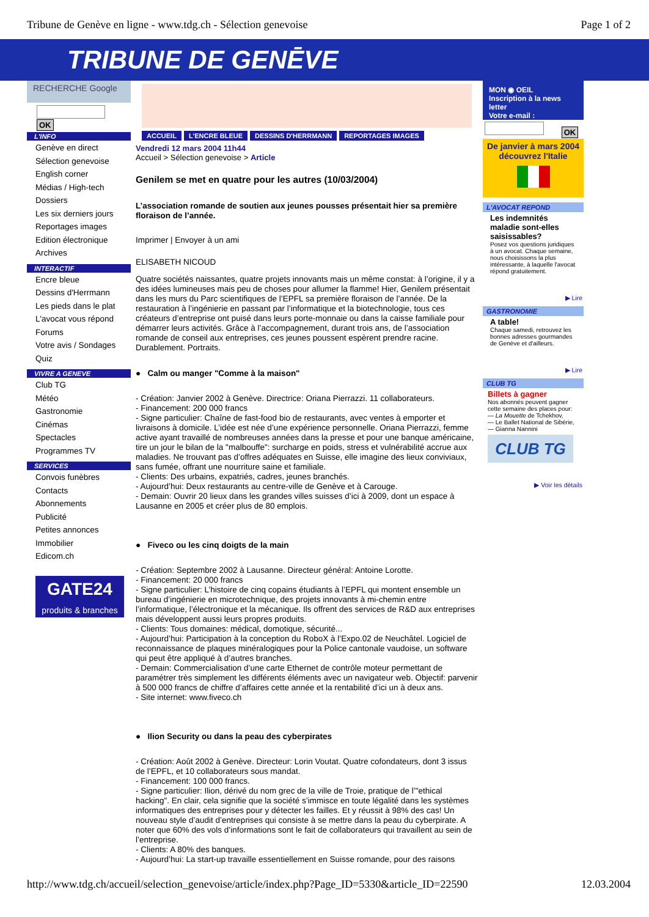Tribune de Genève en ligne - www.tdg.ch - Sélection genevoise Page 1 of 2
TRIBUNE DE GENĒVE
RECHERCHE Google
OK
L'INFO
Genève en direct
Sélection genevoise
English corner
Médias / High-tech
Dossiers
Les six derniers jours
Reportages images
Edition électronique
Archives
INTERACTIF
Encre bleue
Dessins d'Herrmann
Les pieds dans le plat
L'avocat vous répond
Forums
Votre avis / Sondages
Quiz
VIVRE A GENEVE
Club TG
Météo
Gastronomie
Cinémas
Spectacles
Programmes TV
SERVICES
Convois funèbres
Contacts
Abonnements
Publicité
Petites annonces
Immobilier
Edicom.ch
GATE24
produits & branches
ACCUEIL L'ENCRE BLEUE DESSINS D'HERRMANN REPORTAGES IMAGES
Vendredi 12 mars 2004 11h44
Accueil > Sélection genevoise > Article
Genilem se met en quatre pour les autres (10/03/2004)
L’association romande de soutien aux jeunes pousses présentait hier sa première floraison de l’année.
Imprimer | Envoyer à un ami
ELISABETH NICOUD
Quatre sociétés naissantes, quatre projets innovants mais un même constat: à l’origine, il y a des idées lumineuses mais peu de choses pour allumer la flamme! Hier, Genilem présentait dans les murs du Parc scientifiques de l’EPFL sa première floraison de l’année. De la restauration à l’ingénierie en passant par l’informatique et la biotechnologie, tous ces créateurs d’entreprise ont puisé dans leurs porte-monnaie ou dans la caisse familiale pour démarrer leurs activités. Grâce à l’accompagnement, durant trois ans, de l’association romande de conseil aux entreprises, ces jeunes poussent espèrent prendre racine. Durablement. Portraits.
● Calm ou manger "Comme à la maison"
- Création: Janvier 2002 à Genève. Directrice: Oriana Pierrazzi. 11 collaborateurs.
- Financement: 200 000 francs
- Signe particulier: Chaîne de fast-food bio de restaurants, avec ventes à emporter et livraisons à domicile. L’idée est née d’une expérience personnelle. Oriana Pierrazzi, femme active ayant travaillé de nombreuses années dans la presse et pour une banque américaine, tire un jour le bilan de la "malbouffe": surcharge en poids, stress et vulnérabilité accrue aux maladies. Ne trouvant pas d’offres adéquates en Suisse, elle imagine des lieux conviviaux, sans fumée, offrant une nourriture saine et familiale.
- Clients: Des urbains, expatriés, cadres, jeunes branchés.
- Aujourd’hui: Deux restaurants au centre-ville de Genève et à Carouge.
- Demain: Ouvrir 20 lieux dans les grandes villes suisses d’ici à 2009, dont un espace à Lausanne en 2005 et créer plus de 80 emplois.
● Fiveco ou les cinq doigts de la main
- Création: Septembre 2002 à Lausanne. Directeur général: Antoine Lorotte.
- Financement: 20 000 francs
- Signe particulier: L’histoire de cinq copains étudiants à l’EPFL qui montent ensemble un bureau d’ingénierie en microtechnique, des projets innovants à mi-chemin entre l’informatique, l’électronique et la mécanique. Ils offrent des services de R&D aux entreprises mais développent aussi leurs propres produits.
- Clients: Tous domaines: médical, domotique, sécurité...
- Aujourd’hui: Participation à la conception du RoboX à l’Expo.02 de Neuchâtel. Logiciel de reconnaissance de plaques minéralogiques pour la Police cantonale vaudoise, un software qui peut être appliqué à d’autres branches.
- Demain: Commercialisation d’une carte Ethernet de contrôle moteur permettant de paramétrer très simplement les différents éléments avec un navigateur web. Objectif: parvenir à 500 000 francs de chiffre d’affaires cette année et la rentabilité d’ici un à deux ans.
- Site internet: www.fiveco.ch
● Ilion Security ou dans la peau des cyberpirates
- Création: Août 2002 à Genève. Directeur: Lorin Voutat. Quatre cofondateurs, dont 3 issus de l’EPFL, et 10 collaborateurs sous mandat.
- Financement: 100 000 francs.
- Signe particulier: Ilion, dérivé du nom grec de la ville de Troie, pratique de l’"ethical hacking". En clair, cela signifie que la société s’immisce en toute légalité dans les systèmes informatiques des entreprises pour y détecter les failles. Et y réussit à 98% des cas! Un nouveau style d’audit d’entreprises qui consiste à se mettre dans la peau du cyberpirate. A noter que 60% des vols d’informations sont le fait de collaborateurs qui travaillent au sein de l’entreprise.
- Clients: A 80% des banques.
- Aujourd’hui: La start-up travaille essentiellement en Suisse romande, pour des raisons
MON ◉ OEIL
Inscription à la news letter
Votre e-mail :
OK
De janvier à mars 2004
découvrez l'Italie
L'AVOCAT REPOND
Les indemnités maladie sont-elles saisissables?
Posez vos questions juridiques à un avocat. Chaque semaine, nous choisissons la plus intéressante, à laquelle l'avocat répond gratuitement.
▶ Lire
GASTRONOMIE
A table!
Chaque samedi, retrouvez les bonnes adresses gourmandes de Genève et d'ailleurs.
▶ Lire
CLUB TG
Billets à gagner
Nos abonnés peuvent gagner cette semaine des places pour:
— La Mouette de Tchekhov,
— Le Ballet National de Sibérie,
— Gianna Nannini
CLUB TG
▶ Voir les détails
http://www.tdg.ch/accueil/selection_genevoise/article/index.php?Page_ID=5330&article_ID=22590 12.03.2004